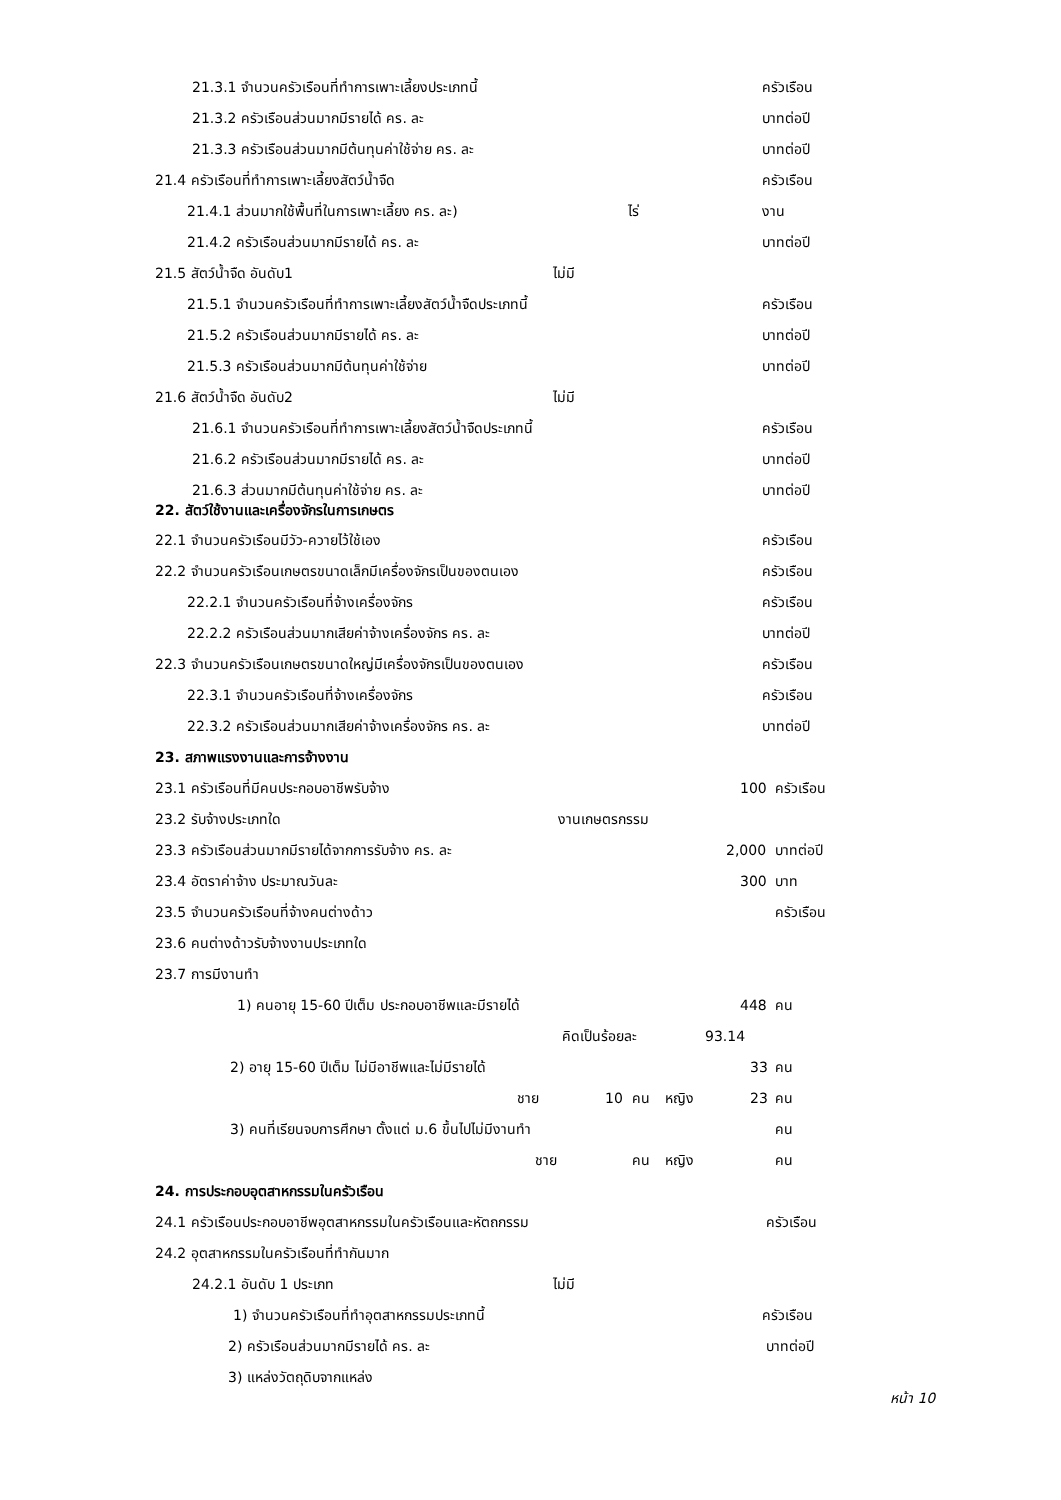21.3.1 จำนวนครัวเรือนที่ทำการเพาะเลี้ยงประเภทนี้ ครัวเรือน
21.3.2 ครัวเรือนส่วนมากมีรายได้ คร. ละ บาทต่อปี
21.3.3 ครัวเรือนส่วนมากมีต้นทุนค่าใช้จ่าย คร. ละ บาทต่อปี
21.4 ครัวเรือนที่ทำการเพาะเลี้ยงสัตว์น้ำจืด ครัวเรือน
21.4.1 ส่วนมากใช้พื้นที่ในการเพาะเลี้ยง คร. ละ) ไร่ งาน
21.4.2 ครัวเรือนส่วนมากมีรายได้ คร. ละ บาทต่อปี
21.5 สัตว์น้ำจืด อันดับ1 ไม่มี
21.5.1 จำนวนครัวเรือนที่ทำการเพาะเลี้ยงสัตว์น้ำจืดประเภทนี้ ครัวเรือน
21.5.2 ครัวเรือนส่วนมากมีรายได้ คร. ละ บาทต่อปี
21.5.3 ครัวเรือนส่วนมากมีต้นทุนค่าใช้จ่าย บาทต่อปี
21.6 สัตว์น้ำจืด อันดับ2 ไม่มี
21.6.1 จำนวนครัวเรือนที่ทำการเพาะเลี้ยงสัตว์น้ำจืดประเภทนี้ ครัวเรือน
21.6.2 ครัวเรือนส่วนมากมีรายได้ คร. ละ บาทต่อปี
21.6.3 ส่วนมากมีต้นทุนค่าใช้จ่าย คร. ละ บาทต่อปี
22. สัตว์ใช้งานและเครื่องจักรในการเกษตร 22.1 จำนวนครัวเรือนมีวัว-ควายไว้ใช้เอง ครัวเรือน
22.2 จำนวนครัวเรือนเกษตรขนาดเล็กมีเครื่องจักรเป็นของตนเอง ครัวเรือน
22.2.1 จำนวนครัวเรือนที่จ้างเครื่องจักร ครัวเรือน
22.2.2 ครัวเรือนส่วนมากเสียค่าจ้างเครื่องจักร คร. ละ บาทต่อปี
22.3 จำนวนครัวเรือนเกษตรขนาดใหญ่มีเครื่องจักรเป็นของตนเอง ครัวเรือน
22.3.1 จำนวนครัวเรือนที่จ้างเครื่องจักร ครัวเรือน
22.3.2 ครัวเรือนส่วนมากเสียค่าจ้างเครื่องจักร คร. ละ บาทต่อปี
23. สภาพแรงงานและการจ้างงาน 23.1 ครัวเรือนที่มีคนประกอบอาชีพรับจ้าง 100 ครัวเรือน
23.2 รับจ้างประเภทใด งานเกษตรกรรม
23.3 ครัวเรือนส่วนมากมีรายได้จากการรับจ้าง คร. ละ 2,000 บาทต่อปี
23.4 อัตราค่าจ้าง ประมาณวันละ 300 บาท
23.5 จำนวนครัวเรือนที่จ้างคนต่างด้าว ครัวเรือน
23.6 คนต่างด้าวรับจ้างงานประเภทใด 23.7 การมีงานทำ 1) คนอายุ 15-60 ปีเต็ม ประกอบอาชีพและมีรายได้ 448 คน
คิดเป็นร้อยละ 93.14
2) อายุ 15-60 ปีเต็ม ไม่มีอาชีพและไม่มีรายได้ 33 คน
ชาย 10 คน หญิง 23 คน
3) คนที่เรียนจบการศึกษา ตั้งแต่ ม.6 ขึ้นไปไม่มีงานทำ คน
ชาย คน หญิง คน
24. การประกอบอุตสาหกรรมในครัวเรือน 24.1 ครัวเรือนประกอบอาชีพอุตสาหกรรมในครัวเรือนและหัตถกรรม ครัวเรือน
24.2 อุตสาหกรรมในครัวเรือนที่ทำกันมาก 24.2.1 อันดับ 1 ประเภท ไม่มี
1) จำนวนครัวเรือนที่ทำอุตสาหกรรมประเภทนี้ ครัวเรือน
2) ครัวเรือนส่วนมากมีรายได้ คร. ละ บาทต่อปี
3) แหล่งวัตถุดิบจากแหล่ง
หน้า 10